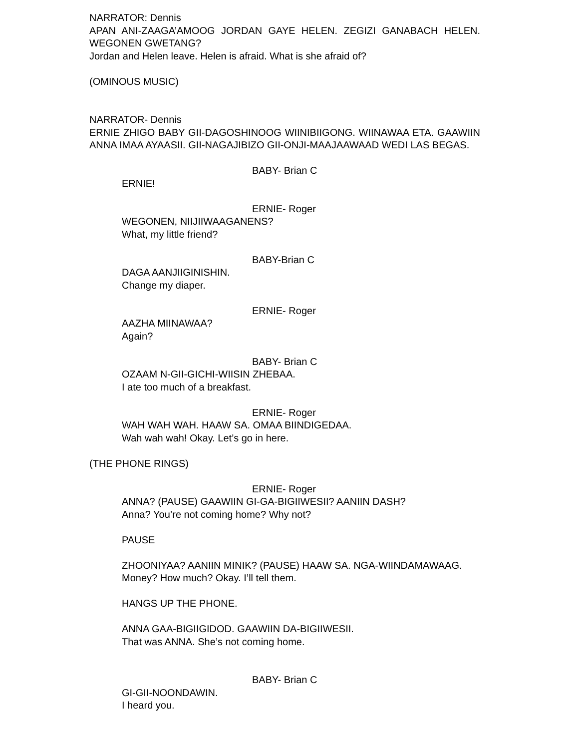NARRATOR: Dennis
APAN ANI-ZAAGA’AMOOG JORDAN GAYE HELEN. ZEGIZI GANABACH HELEN. WEGONEN GWETANG?
Jordan and Helen leave. Helen is afraid. What is she afraid of?
(OMINOUS MUSIC)
NARRATOR- Dennis
ERNIE ZHIGO BABY GII-DAGOSHINOOG WIINIBIIGONG. WIINAWAA ETA. GAAWIIN ANNA IMAA AYAASII. GII-NAGAJIBIZO GII-ONJI-MAAJAAWAAD WEDI LAS BEGAS.
BABY- Brian C
ERNIE!
ERNIE- Roger
WEGONEN, NIIJIIWAAGANENS?
What, my little friend?
BABY-Brian C
DAGA AANJIIGINISHIN.
Change my diaper.
ERNIE- Roger
AAZHA MIINAWAA?
Again?
BABY- Brian C
OZAAM N-GII-GICHI-WIISIN ZHEBAA.
I ate too much of a breakfast.
ERNIE- Roger
WAH WAH WAH. HAAW SA. OMAA BIINDIGEDAA.
Wah wah wah! Okay. Let’s go in here.
(THE PHONE RINGS)
ERNIE- Roger
ANNA? (PAUSE) GAAWIIN GI-GA-BIGIIWESII? AANIIN DASH?
Anna? You’re not coming home? Why not?
PAUSE
ZHOONIYAA? AANIIN MINIK? (PAUSE) HAAW SA. NGA-WIINDAMAWAAG.
Money? How much? Okay. I’ll tell them.
HANGS UP THE PHONE.
ANNA GAA-BIGIIGIDOD. GAAWIIN DA-BIGIIWESII.
That was ANNA. She’s not coming home.
BABY- Brian C
GI-GII-NOONDAWIN.
I heard you.